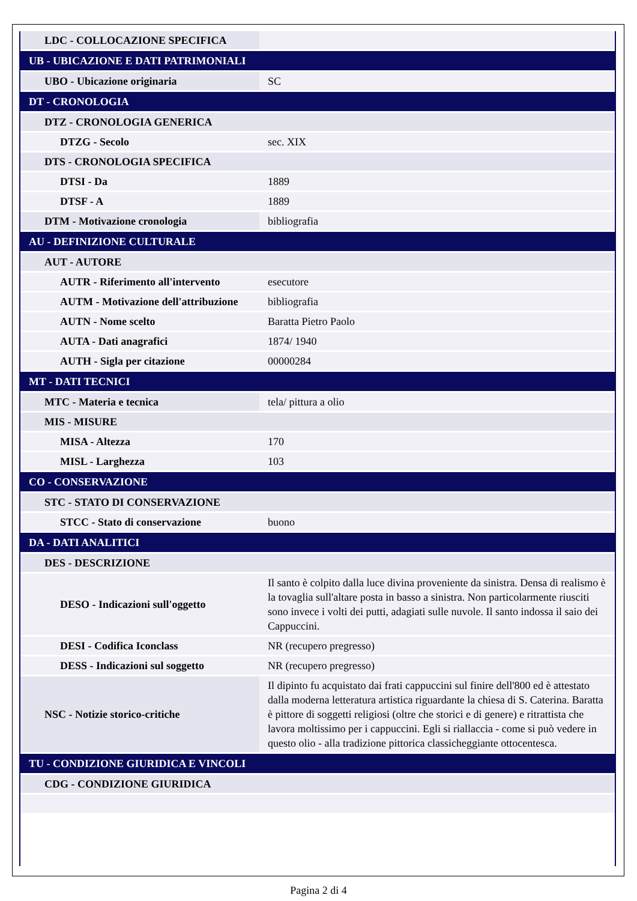| LDC - COLLOCAZIONE SPECIFICA | |
| UB - UBICAZIONE E DATI PATRIMONIALI | |
| UBO - Ubicazione originaria | SC |
| DT - CRONOLOGIA | |
| DTZ - CRONOLOGIA GENERICA | |
| DTZG - Secolo | sec. XIX |
| DTS - CRONOLOGIA SPECIFICA | |
| DTSI - Da | 1889 |
| DTSF - A | 1889 |
| DTM - Motivazione cronologia | bibliografia |
| AU - DEFINIZIONE CULTURALE | |
| AUT - AUTORE | |
| AUTR - Riferimento all'intervento | esecutore |
| AUTM - Motivazione dell'attribuzione | bibliografia |
| AUTN - Nome scelto | Baratta Pietro Paolo |
| AUTA - Dati anagrafici | 1874/ 1940 |
| AUTH - Sigla per citazione | 00000284 |
| MT - DATI TECNICI | |
| MTC - Materia e tecnica | tela/ pittura a olio |
| MIS - MISURE | |
| MISA - Altezza | 170 |
| MISL - Larghezza | 103 |
| CO - CONSERVAZIONE | |
| STC - STATO DI CONSERVAZIONE | |
| STCC - Stato di conservazione | buono |
| DA - DATI ANALITICI | |
| DES - DESCRIZIONE | |
| DESO - Indicazioni sull'oggetto | Il santo è colpito dalla luce divina proveniente da sinistra. Densa di realismo è la tovaglia sull'altare posta in basso a sinistra. Non particolarmente riusciti sono invece i volti dei putti, adagiati sulle nuvole. Il santo indossa il saio dei Cappuccini. |
| DESI - Codifica Iconclass | NR (recupero pregresso) |
| DESS - Indicazioni sul soggetto | NR (recupero pregresso) |
| NSC - Notizie storico-critiche | Il dipinto fu acquistato dai frati cappuccini sul finire dell'800 ed è attestato dalla moderna letteratura artistica riguardante la chiesa di S. Caterina. Baratta è pittore di soggetti religiosi (oltre che storici e di genere) e ritrattista che lavora moltissimo per i cappuccini. Egli si riallaccia - come si può vedere in questo olio - alla tradizione pittorica classicheggiante ottocentesca. |
| TU - CONDIZIONE GIURIDICA E VINCOLI | |
| CDG - CONDIZIONE GIURIDICA | |
Pagina 2 di 4